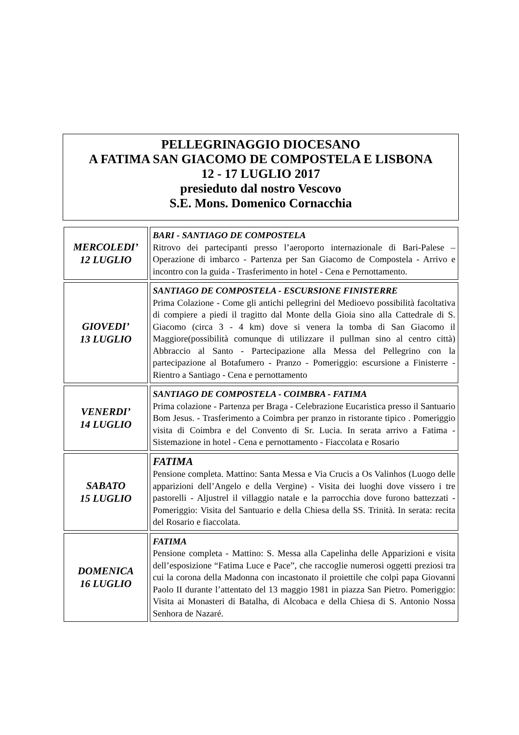PELLEGRINAGGIO DIOCESANO
A FATIMA SAN GIACOMO DE COMPOSTELA E LISBONA
12 - 17 LUGLIO 2017
presieduto dal nostro Vescovo
S.E. Mons. Domenico Cornacchia
| MERCOLEDI’ 12 LUGLIO | BARI - SANTIAGO DE COMPOSTELA Ritrovo dei partecipanti presso l’aeroporto internazionale di Bari-Palese – Operazione di imbarco - Partenza per San Giacomo de Compostela - Arrivo e incontro con la guida - Trasferimento in hotel - Cena e Pernottamento. |
| GIOVEDI’ 13 LUGLIO | SANTIAGO DE COMPOSTELA - ESCURSIONE FINISTERRE Prima Colazione - Come gli antichi pellegrini del Medioevo possibilità facoltativa di compiere a piedi il tragitto dal Monte della Gioia sino alla Cattedrale di S. Giacomo (circa 3 - 4 km) dove si venera la tomba di San Giacomo il Maggiore(possibilità comunque di utilizzare il pullman sino al centro città) Abbraccio al Santo - Partecipazione alla Messa del Pellegrino con la partecipazione al Botafumero - Pranzo - Pomeriggio: escursione a Finisterre - Rientro a Santiago - Cena e pernottamento |
| VENERDI’ 14 LUGLIO | SANTIAGO DE COMPOSTELA - COIMBRA - FATIMA Prima colazione - Partenza per Braga - Celebrazione Eucaristica presso il Santuario Bom Jesus. - Trasferimento a Coimbra per pranzo in ristorante tipico . Pomeriggio visita di Coimbra e del Convento di Sr. Lucia. In serata arrivo a Fatima - Sistemazione in hotel - Cena e pernottamento - Fiaccolata e Rosario |
| SABATO 15 LUGLIO | FATIMA Pensione completa. Mattino: Santa Messa e Via Crucis a Os Valinhos (Luogo delle apparizioni dell’Angelo e della Vergine) - Visita dei luoghi dove vissero i tre pastorelli - Aljustrel il villaggio natale e la parrocchia dove furono battezzati - Pomeriggio: Visita del Santuario e della Chiesa della SS. Trinità. In serata: recita del Rosario e fiaccolata. |
| DOMENICA 16 LUGLIO | FATIMA Pensione completa - Mattino: S. Messa alla Capelinha delle Apparizioni e visita dell’esposizione “Fatima Luce e Pace”, che raccoglie numerosi oggetti preziosi tra cui la corona della Madonna con incastonato il proiettile che colpì papa Giovanni Paolo II durante l’attentato del 13 maggio 1981 in piazza San Pietro. Pomeriggio: Visita ai Monasteri di Batalha, di Alcobaca e della Chiesa di S. Antonio Nossa Senhora de Nazaré. |